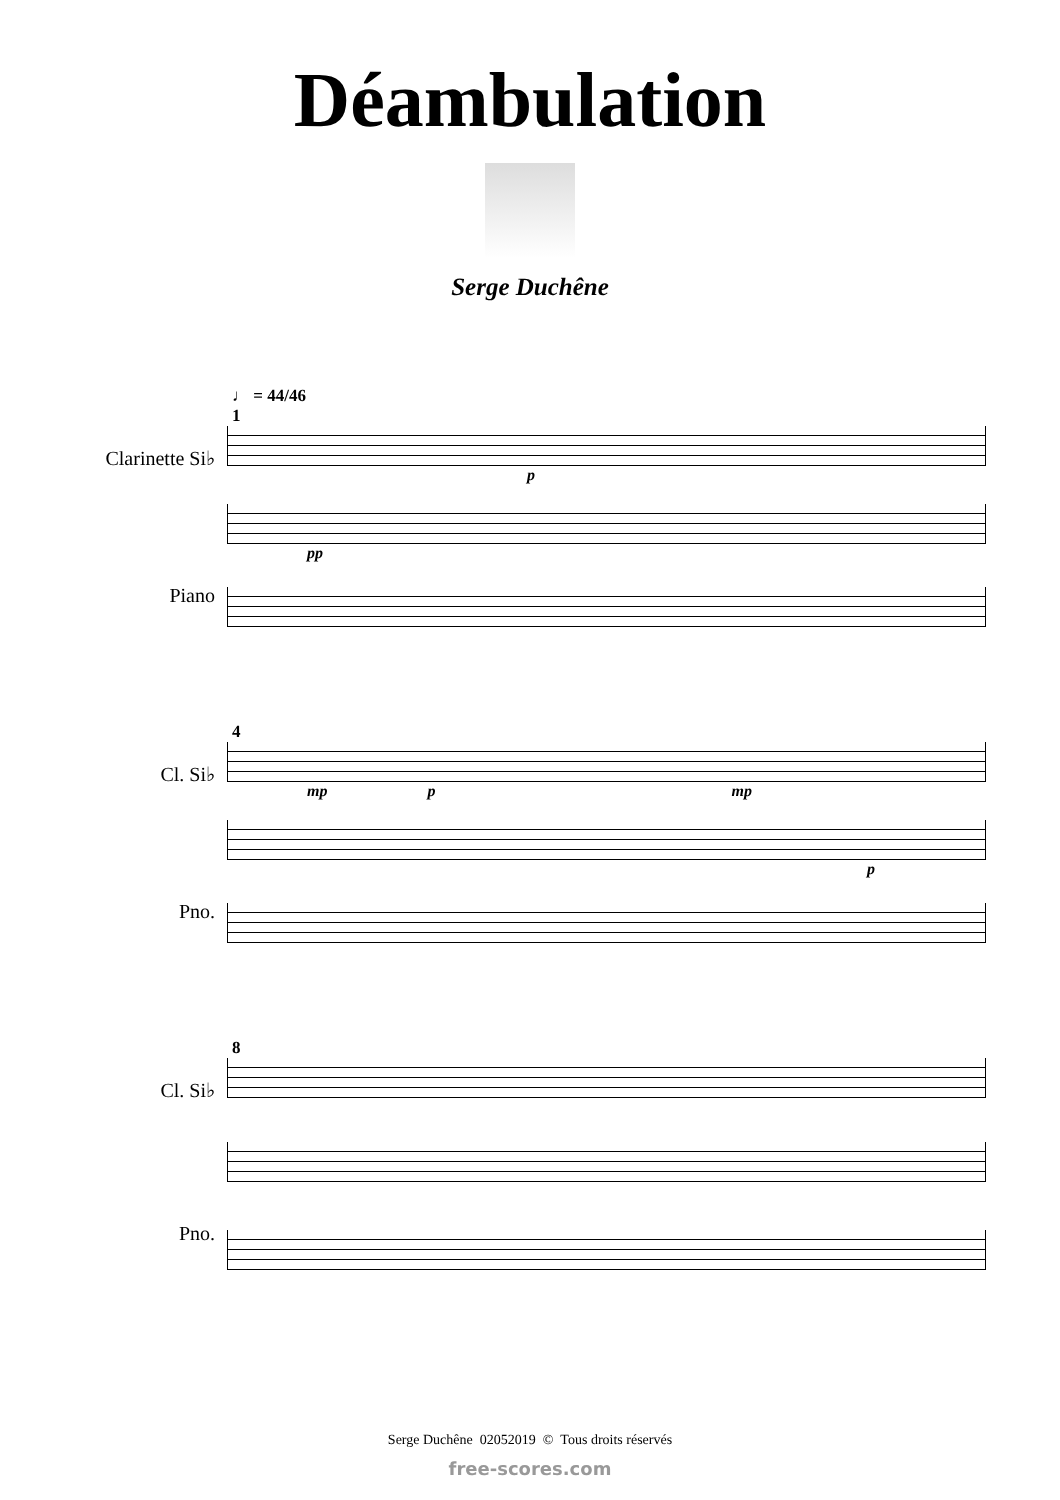Déambulation
Serge Duchêne
♩ = 44/46
1
Clarinette Si♭
p
Piano
pp
4
Cl. Si♭
mp p mp
Pno.
p
8
Cl. Si♭
Pno.
Serge Duchêne 02052019 © Tous droits réservés
free-scores.com